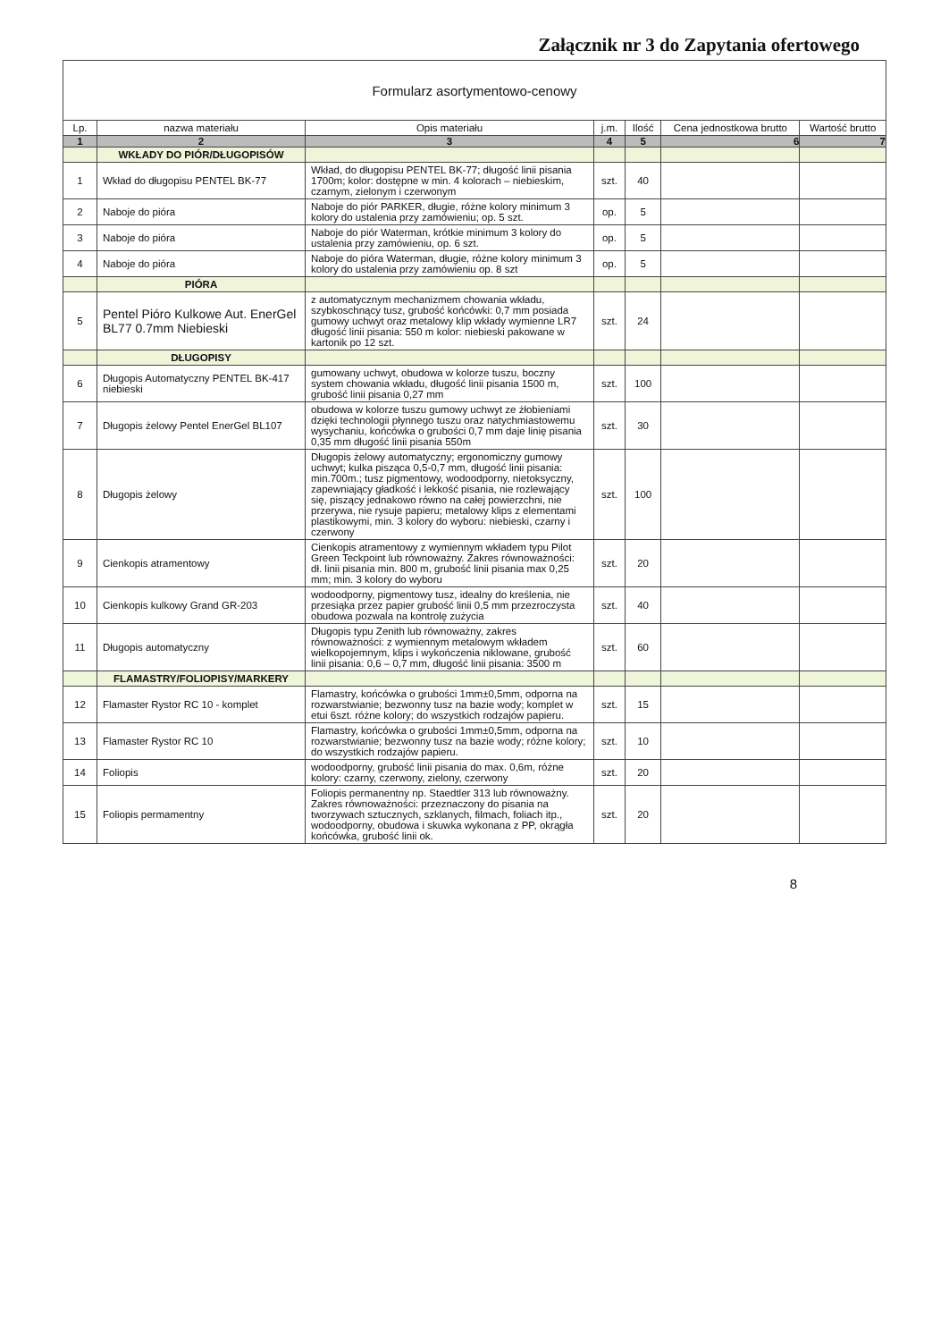Załącznik nr 3 do Zapytania ofertowego
| Formularz asortymentowo-cenowy | | | | | | |
| Lp. | nazwa materiału | Opis materiału | j.m. | Ilość | Cena jednostkowa brutto | Wartość brutto |
| 1 | 2 | 3 | 4 | 5 | 6 | 7 |
| | WKŁADY DO PIÓR/DŁUGOPISÓW | | | | | |
| 1 | Wkład do długopisu PENTEL BK-77 | Wkład, do długopisu PENTEL BK-77; długość linii pisania 1700m; kolor: dostępne w min. 4 kolorach – niebieskim, czarnym, zielonym i czerwonym | szt. | 40 | | |
| 2 | Naboje do pióra | Naboje do piór PARKER, długie, różne kolory minimum 3 kolory do ustalenia przy zamówieniu; op. 5 szt. | op. | 5 | | |
| 3 | Naboje do pióra | Naboje do piór Waterman, krótkie minimum 3 kolory do ustalenia przy zamówieniu, op. 6 szt. | op. | 5 | | |
| 4 | Naboje do pióra | Naboje do pióra Waterman, długie, różne kolory minimum 3 kolory do ustalenia przy zamówieniu op. 8 szt | op. | 5 | | |
| | PIÓRA | | | | | |
| 5 | Pentel Pióro Kulkowe Aut. EnerGel BL77 0.7mm Niebieski | z automatycznym mechanizmem chowania wkładu, szybkoschnący tusz, grubość końcówki: 0,7 mm posiada gumowy uchwyt oraz metalowy klip wkłady wymienne LR7 długość linii pisania: 550 m kolor: niebieski pakowane w kartonik po 12 szt. | szt. | 24 | | |
| | DŁUGOPISY | | | | | |
| 6 | Długopis Automatyczny PENTEL BK-417 niebieski | gumowany uchwyt, obudowa w kolorze tuszu, boczny system chowania wkładu, długość linii pisania 1500 m, grubość linii pisania 0,27 mm | szt. | 100 | | |
| 7 | Długopis żelowy Pentel EnerGel BL107 | obudowa w kolorze tuszu gumowy uchwyt ze żłobieniami dzięki technologii płynnego tuszu oraz natychmiastowemu wysychaniu, końcówka o grubości 0,7 mm daje linię pisania 0,35 mm długość linii pisania 550m | szt. | 30 | | |
| 8 | Długopis żelowy | Długopis żelowy automatyczny; ergonomiczny gumowy uchwyt; kulka pisząca 0,5-0,7 mm, długość linii pisania: min.700m.; tusz pigmentowy, wodoodporny, nietoksyczny, zapewniający gładkość i lekkość pisania, nie rozlewający się, piszący jednakowo równo na całej powierzchni, nie przerywa, nie rysuje papieru; metalowy klips z elementami plastikowymi, min. 3 kolory do wyboru: niebieski, czarny i czerwony | szt. | 100 | | |
| 9 | Cienkopis atramentowy | Cienkopis atramentowy z wymiennym wkładem typu Pilot Green Teckpoint lub równoważny. Zakres równoważności: dł. linii pisania min. 800 m, grubość linii pisania max 0,25 mm; min. 3 kolory do wyboru | szt. | 20 | | |
| 10 | Cienkopis kulkowy Grand GR-203 | wodoodporny, pigmentowy tusz, idealny do kreślenia, nie przesiąka przez papier grubość linii 0,5 mm przezroczysta obudowa pozwala na kontrolę zużycia | szt. | 40 | | |
| 11 | Długopis automatyczny | Długopis typu Zenith lub równoważny, zakres równoważności: z wymiennym metalowym wkładem wielkopojemnym, klips i wykończenia niklowane, grubość linii pisania: 0,6 – 0,7 mm, długość linii pisania: 3500 m | szt. | 60 | | |
| | FLAMASTRY/FOLIOPISY/MARKERY | | | | | |
| 12 | Flamaster Rystor RC 10 - komplet | Flamastry, końcówka o grubości 1mm±0,5mm, odporna na rozwarstwianie; bezwonny tusz na bazie wody; komplet w etui 6szt. różne kolory; do wszystkich rodzajów papieru. | szt. | 15 | | |
| 13 | Flamaster Rystor RC 10 | Flamastry, końcówka o grubości 1mm±0,5mm, odporna na rozwarstwianie; bezwonny tusz na bazie wody; różne kolory; do wszystkich rodzajów papieru. | szt. | 10 | | |
| 14 | Foliopis | wodoodporny, grubość linii pisania do max. 0,6m, różne kolory: czarny, czerwony, zielony, czerwony | szt. | 20 | | |
| 15 | Foliopis permamentny | Foliopis permanentny np. Staedtler 313 lub równoważny. Zakres równoważności: przeznaczony do pisania na tworzywach sztucznych, szklanych, filmach, foliach itp., wodoodporny, obudowa i skuwka wykonana z PP, okrągła końcówka, grubość linii ok. | szt. | 20 | | |
8